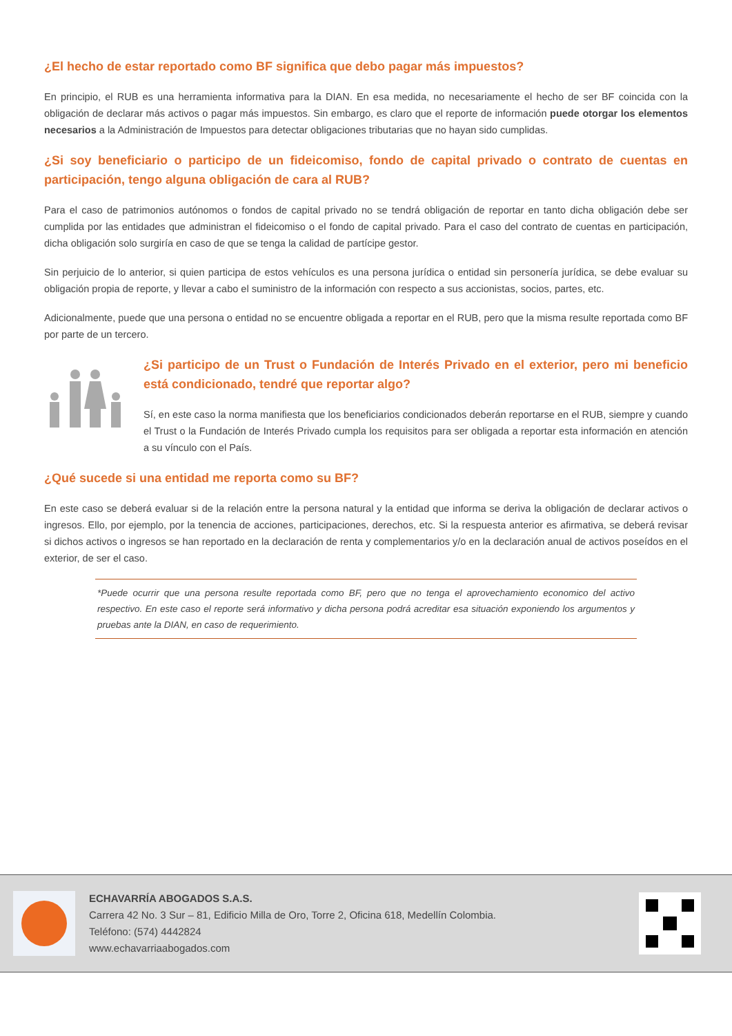¿El hecho de estar reportado como BF significa que debo pagar más impuestos?
En principio, el RUB es una herramienta informativa para la DIAN. En esa medida, no necesariamente el hecho de ser BF coincida con la obligación de declarar más activos o pagar más impuestos. Sin embargo, es claro que el reporte de información puede otorgar los elementos necesarios a la Administración de Impuestos para detectar obligaciones tributarias que no hayan sido cumplidas.
¿Si soy beneficiario o participo de un fideicomiso, fondo de capital privado o contrato de cuentas en participación, tengo alguna obligación de cara al RUB?
Para el caso de patrimonios autónomos o fondos de capital privado no se tendrá obligación de reportar en tanto dicha obligación debe ser cumplida por las entidades que administran el fideicomiso o el fondo de capital privado. Para el caso del contrato de cuentas en participación, dicha obligación solo surgiría en caso de que se tenga la calidad de partícipe gestor.
Sin perjuicio de lo anterior, si quien participa de estos vehículos es una persona jurídica o entidad sin personería jurídica, se debe evaluar su obligación propia de reporte, y llevar a cabo el suministro de la información con respecto a sus accionistas, socios, partes, etc.
Adicionalmente, puede que una persona o entidad no se encuentre obligada a reportar en el RUB, pero que la misma resulte reportada como BF por parte de un tercero.
¿Si participo de un Trust o Fundación de Interés Privado en el exterior, pero mi beneficio está condicionado, tendré que reportar algo?
Sí, en este caso la norma manifiesta que los beneficiarios condicionados deberán reportarse en el RUB, siempre y cuando el Trust o la Fundación de Interés Privado cumpla los requisitos para ser obligada a reportar esta información en atención a su vínculo con el País.
¿Qué sucede si una entidad me reporta como su BF?
En este caso se deberá evaluar si de la relación entre la persona natural y la entidad que informa se deriva la obligación de declarar activos o ingresos. Ello, por ejemplo, por la tenencia de acciones, participaciones, derechos, etc. Si la respuesta anterior es afirmativa, se deberá revisar si dichos activos o ingresos se han reportado en la declaración de renta y complementarios y/o en la declaración anual de activos poseídos en el exterior, de ser el caso.
*Puede ocurrir que una persona resulte reportada como BF, pero que no tenga el aprovechamiento economico del activo respectivo. En este caso el reporte será informativo y dicha persona podrá acreditar esa situación exponiendo los argumentos y pruebas ante la DIAN, en caso de requerimiento.
ECHAVARRÍA ABOGADOS S.A.S.
Carrera 42 No. 3 Sur – 81, Edificio Milla de Oro, Torre 2, Oficina 618, Medellín Colombia.
Teléfono: (574) 4442824
www.echavarriaabogados.com